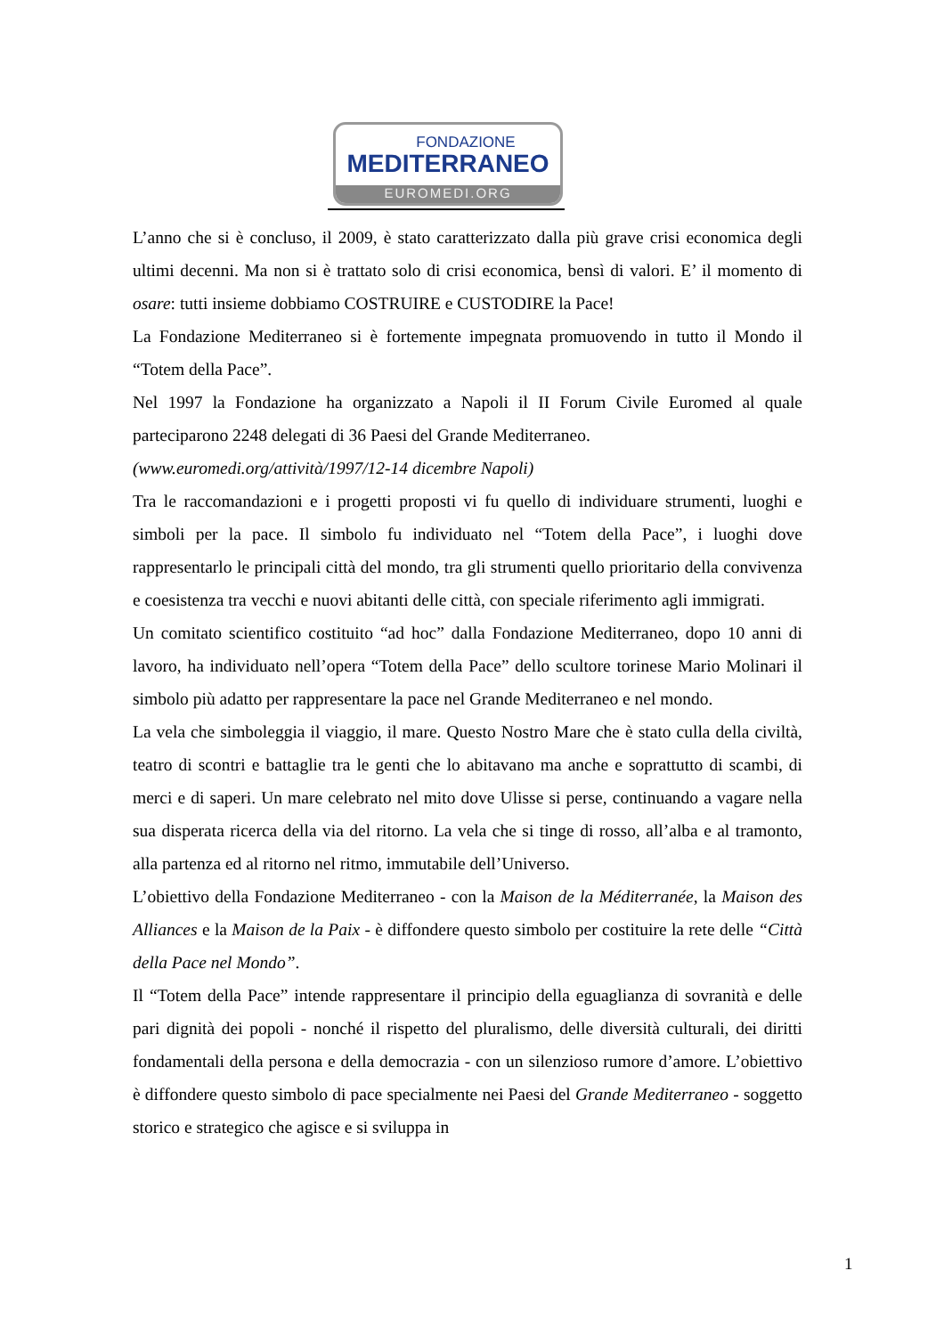FONDAZIONE
MEDITERRANEO
EUROMEDI.ORG
L’anno che si è concluso, il 2009, è stato caratterizzato dalla più grave crisi economica degli ultimi decenni. Ma non si è trattato solo di crisi economica, bensì di valori. E’ il momento di osare: tutti insieme dobbiamo COSTRUIRE e CUSTODIRE la Pace!
La Fondazione Mediterraneo si è fortemente impegnata promuovendo in tutto il Mondo il “Totem della Pace”.
Nel 1997 la Fondazione ha organizzato a Napoli il II Forum Civile Euromed al quale parteciparono 2248 delegati di 36 Paesi del Grande Mediterraneo.
(www.euromedi.org/attività/1997/12-14 dicembre Napoli)
Tra le raccomandazioni e i progetti proposti vi fu quello di individuare strumenti, luoghi e simboli per la pace. Il simbolo fu individuato nel “Totem della Pace”, i luoghi dove rappresentarlo le principali città del mondo, tra gli strumenti quello prioritario della convivenza e coesistenza tra vecchi e nuovi abitanti delle città, con speciale riferimento agli immigrati.
Un comitato scientifico costituito “ad hoc” dalla Fondazione Mediterraneo, dopo 10 anni di lavoro, ha individuato nell’opera “Totem della Pace” dello scultore torinese Mario Molinari il simbolo più adatto per rappresentare la pace nel Grande Mediterraneo e nel mondo.
La vela che simboleggia il viaggio, il mare. Questo Nostro Mare che è stato culla della civiltà, teatro di scontri e battaglie tra le genti che lo abitavano ma anche e soprattutto di scambi, di merci e di saperi. Un mare celebrato nel mito dove Ulisse si perse, continuando a vagare nella sua disperata ricerca della via del ritorno. La vela che si tinge di rosso, all’alba e al tramonto, alla partenza ed al ritorno nel ritmo, immutabile dell’Universo.
L’obiettivo della Fondazione Mediterraneo - con la Maison de la Méditerranée, la Maison des Alliances e la Maison de la Paix - è diffondere questo simbolo per costituire la rete delle “Città della Pace nel Mondo”.
Il “Totem della Pace” intende rappresentare il principio della eguaglianza di sovranità e delle pari dignità dei popoli - nonché il rispetto del pluralismo, delle diversità culturali, dei diritti fondamentali della persona e della democrazia - con un silenzioso rumore d’amore. L’obiettivo è diffondere questo simbolo di pace specialmente nei Paesi del Grande Mediterraneo - soggetto storico e strategico che agisce e si sviluppa in
1